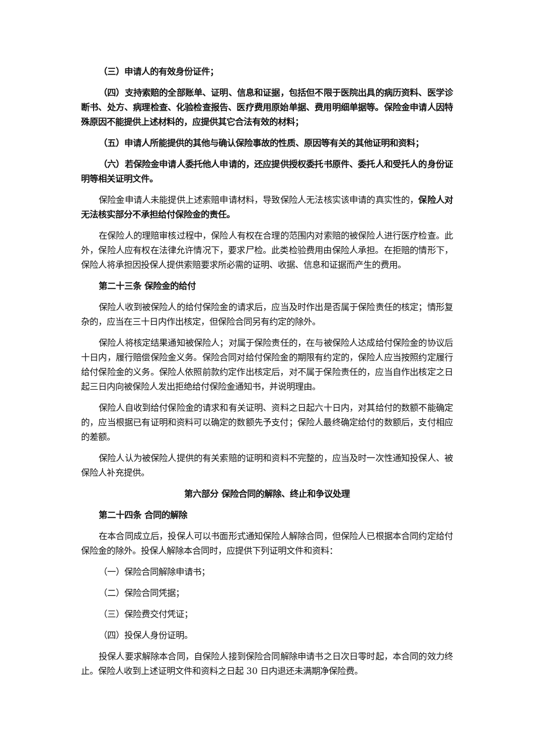（三）申请人的有效身份证件；
（四）支持索赔的全部账单、证明、信息和证据，包括但不限于医院出具的病历资料、医学诊断书、处方、病理检查、化验检查报告、医疗费用原始单据、费用明细单据等。保险金申请人因特殊原因不能提供上述材料的，应提供其它合法有效的材料；
（五）申请人所能提供的其他与确认保险事故的性质、原因等有关的其他证明和资料；
（六）若保险金申请人委托他人申请的，还应提供授权委托书原件、委托人和受托人的身份证明等相关证明文件。
保险金申请人未能提供上述索赔申请材料，导致保险人无法核实该申请的真实性的，保险人对无法核实部分不承担给付保险金的责任。
在保险人的理赔审核过程中，保险人有权在合理的范围内对索赔的被保险人进行医疗检查。此外，保险人应有权在法律允许情况下，要求尸检。此类检验费用由保险人承担。在拒赔的情形下，保险人将承担因投保人提供索赔要求所必需的证明、收据、信息和证据而产生的费用。
第二十三条 保险金的给付
保险人收到被保险人的给付保险金的请求后，应当及时作出是否属于保险责任的核定；情形复杂的，应当在三十日内作出核定，但保险合同另有约定的除外。
保险人将核定结果通知被保险人；对属于保险责任的，在与被保险人达成给付保险金的协议后十日内，履行赔偿保险金义务。保险合同对给付保险金的期限有约定的，保险人应当按照约定履行给付保险金的义务。保险人依照前款约定作出核定后，对不属于保险责任的，应当自作出核定之日起三日内向被保险人发出拒绝给付保险金通知书，并说明理由。
保险人自收到给付保险金的请求和有关证明、资料之日起六十日内，对其给付的数额不能确定的，应当根据已有证明和资料可以确定的数额先予支付；保险人最终确定给付的数额后，支付相应的差额。
保险人认为被保险人提供的有关索赔的证明和资料不完整的，应当及时一次性通知投保人、被保险人补充提供。
第六部分 保险合同的解除、终止和争议处理
第二十四条 合同的解除
在本合同成立后，投保人可以书面形式通知保险人解除合同，但保险人已根据本合同约定给付保险金的除外。投保人解除本合同时，应提供下列证明文件和资料：
（一）保险合同解除申请书；
（二）保险合同凭据；
（三）保险费交付凭证；
（四）投保人身份证明。
投保人要求解除本合同，自保险人接到保险合同解除申请书之日次日零时起，本合同的效力终止。保险人收到上述证明文件和资料之日起 30 日内退还未满期净保险费。